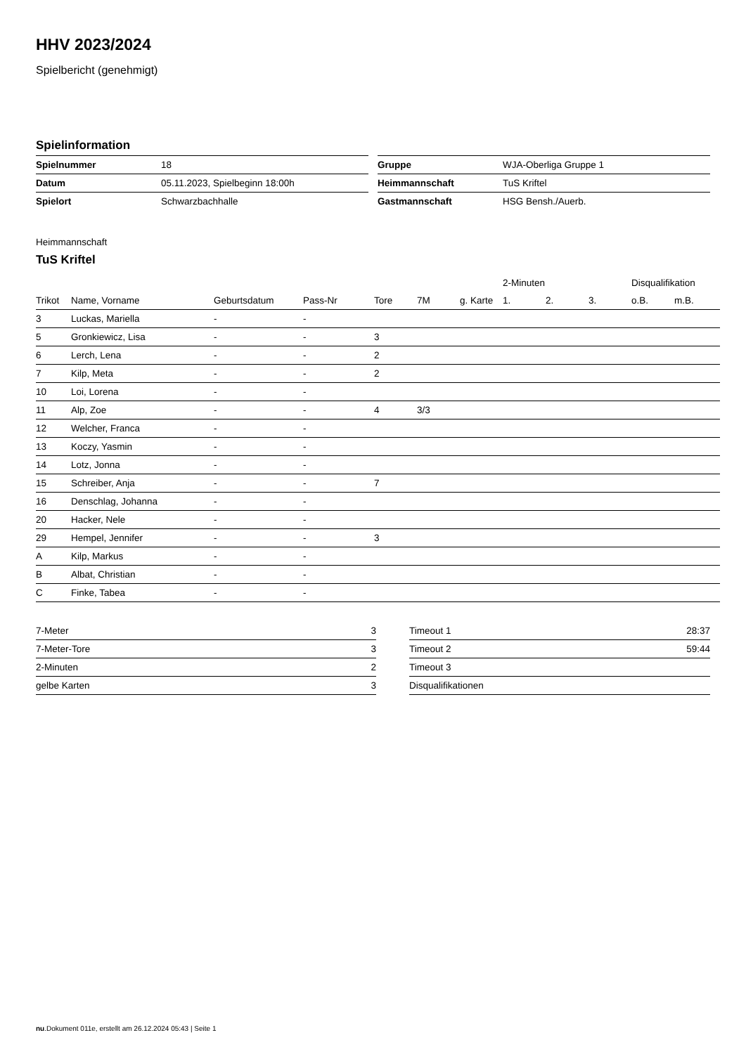HHV 2023/2024
Spielbericht (genehmigt)
Spielinformation
| Spielnummer | 18 |
| Datum | 05.11.2023, Spielbeginn 18:00h |
| Spielort | Schwarzbachhalle |
| Gruppe | WJA-Oberliga Gruppe 1 |
| Heimmannschaft | TuS Kriftel |
| Gastmannschaft | HSG Bensh./Auerb. |
Heimmannschaft
TuS Kriftel
| | | | | | | | 2-Minuten | | | Disqualifikation | |
| --- | --- | --- | --- | --- | --- | --- | --- | --- | --- | --- | --- |
| Trikot | Name, Vorname | Geburtsdatum | Pass-Nr | Tore | 7M | g. Karte | 1. | 2. | 3. | o.B. | m.B. |
| 3 | Luckas, Mariella | - | - | | | | | | | | |
| 5 | Gronkiewicz, Lisa | - | - | 3 | | | | | | | |
| 6 | Lerch, Lena | - | - | 2 | | | | | | | |
| 7 | Kilp, Meta | - | - | 2 | | | | | | | |
| 10 | Loi, Lorena | - | - | | | | | | | | |
| 11 | Alp, Zoe | - | - | 4 | 3/3 | | | | | | |
| 12 | Welcher, Franca | - | - | | | | | | | | |
| 13 | Koczy, Yasmin | - | - | | | | | | | | |
| 14 | Lotz, Jonna | - | - | | | | | | | | |
| 15 | Schreiber, Anja | - | - | 7 | | | | | | | |
| 16 | Denschlag, Johanna | - | - | | | | | | | | |
| 20 | Hacker, Nele | - | - | | | | | | | | |
| 29 | Hempel, Jennifer | - | - | 3 | | | | | | | |
| A | Kilp, Markus | - | - | | | | | | | | |
| B | Albat, Christian | - | - | | | | | | | | |
| C | Finke, Tabea | - | - | | | | | | | | |
| 7-Meter | 3 |
| 7-Meter-Tore | 3 |
| 2-Minuten | 2 |
| gelbe Karten | 3 |
| Timeout 1 | 28:37 |
| Timeout 2 | 59:44 |
| Timeout 3 | |
| Disqualifikationen | |
nu.Dokument 011e, erstellt am 26.12.2024 05:43 | Seite 1